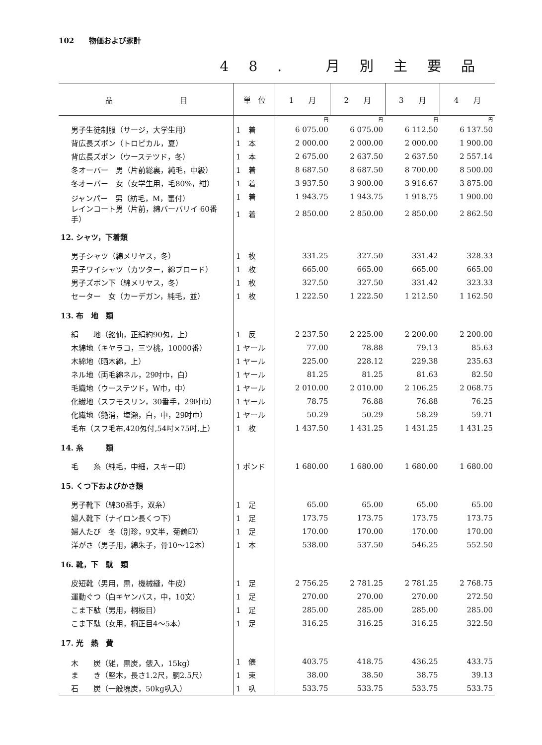102　　物価および家計
48. 月別主要品
| 品 目 | 単 位 | 1 月 | 2 月 | 3 月 | 4 月 |
| --- | --- | --- | --- | --- | --- |
| | | 円 | 円 | 円 | 円 |
| 男子生徒制服（サージ，大学生用） | 1 着 | 6 075.00 | 6 075.00 | 6 112.50 | 6 137.50 |
| 背広長ズボン（トロピカル，夏） | 1 本 | 2 000.00 | 2 000.00 | 2 000.00 | 1 900.00 |
| 背広長ズボン（ウーステツド，冬） | 1 本 | 2 675.00 | 2 637.50 | 2 637.50 | 2 557.14 |
| 冬オーバー 男（片前総裏，純毛，中級） | 1 着 | 8 687.50 | 8 687.50 | 8 700.00 | 8 500.00 |
| 冬オーバー 女（女学生用，毛80%，紺） | 1 着 | 3 937.50 | 3 900.00 | 3 916.67 | 3 875.00 |
| ジャンパー 男（紡毛，M，裏付） | 1 着 | 1 943.75 | 1 943.75 | 1 918.75 | 1 900.00 |
| レインコート男（片前，綿バーバリイ 60番手） | 1 着 | 2 850.00 | 2 850.00 | 2 850.00 | 2 862.50 |
| 12. シャツ，下着類 | | | | | |
| 男子シャツ（綿メリヤス，冬） | 1 枚 | 331.25 | 327.50 | 331.42 | 328.33 |
| 男子ワイシャツ（カツター，綿ブロード） | 1 枚 | 665.00 | 665.00 | 665.00 | 665.00 |
| 男子ズボン下（綿メリヤス，冬） | 1 枚 | 327.50 | 327.50 | 331.42 | 323.33 |
| セーター 女（カーデガン，純毛，並） | 1 枚 | 1 222.50 | 1 222.50 | 1 212.50 | 1 162.50 |
| 13. 布 地 類 | | | | | |
| 絹 地（銘仙，正絹約90匁，上） | 1 反 | 2 237.50 | 2 225.00 | 2 200.00 | 2 200.00 |
| 木綿地（キヤラコ，三ツ桃，10000番） | 1 ヤール | 77.00 | 78.88 | 79.13 | 85.63 |
| 木綿地（晒木綿，上） | 1 ヤール | 225.00 | 228.12 | 229.38 | 235.63 |
| ネル地（両毛綿ネル，29吋巾，白） | 1 ヤール | 81.25 | 81.25 | 81.63 | 82.50 |
| 毛織地（ウーステツド，W巾，中） | 1 ヤール | 2 010.00 | 2 010.00 | 2 106.25 | 2 068.75 |
| 化繊地（スフモスリン，30番手，29吋巾） | 1 ヤール | 78.75 | 76.88 | 76.88 | 76.25 |
| 化繊地（艶消，塩瀬，白，中，29吋巾） | 1 ヤール | 50.29 | 50.29 | 58.29 | 59.71 |
| 毛布（スフ毛布,420匁付,54吋×75吋,上） | 1 枚 | 1 437.50 | 1 431.25 | 1 431.25 | 1 431.25 |
| 14. 糸 類 | | | | | |
| 毛 糸（純毛，中細，スキー印） | 1 ポンド | 1 680.00 | 1 680.00 | 1 680.00 | 1 680.00 |
| 15. くつ下およびかさ類 | | | | | |
| 男子靴下（綿30番手，双糸） | 1 足 | 65.00 | 65.00 | 65.00 | 65.00 |
| 婦人靴下（ナイロン長くつ下） | 1 足 | 173.75 | 173.75 | 173.75 | 173.75 |
| 婦人たび 冬（別珍，9文半，菊鶴印） | 1 足 | 170.00 | 170.00 | 170.00 | 170.00 |
| 洋がさ（男子用，綿朱子，骨10～12本） | 1 本 | 538.00 | 537.50 | 546.25 | 552.50 |
| 16. 靴，下 駄 類 | | | | | |
| 皮短靴（男用，黒，機械縫，牛皮） | 1 足 | 2 756.25 | 2 781.25 | 2 781.25 | 2 768.75 |
| 運動ぐつ（白キヤンバス，中，10文） | 1 足 | 270.00 | 270.00 | 270.00 | 272.50 |
| こま下駄（男用，桐板目） | 1 足 | 285.00 | 285.00 | 285.00 | 285.00 |
| こま下駄（女用，桐正目4～5本） | 1 足 | 316.25 | 316.25 | 316.25 | 322.50 |
| 17. 光 熱 費 | | | | | |
| 木 炭（雑，黒炭，俵入，15kg） | 1 俵 | 403.75 | 418.75 | 436.25 | 433.75 |
| ま き（堅木，長さ1.2尺，胴2.5尺） | 1 束 | 38.00 | 38.50 | 38.75 | 39.13 |
| 石 炭（一般塊炭，50kg叺入） | 1 叺 | 533.75 | 533.75 | 533.75 | 533.75 |